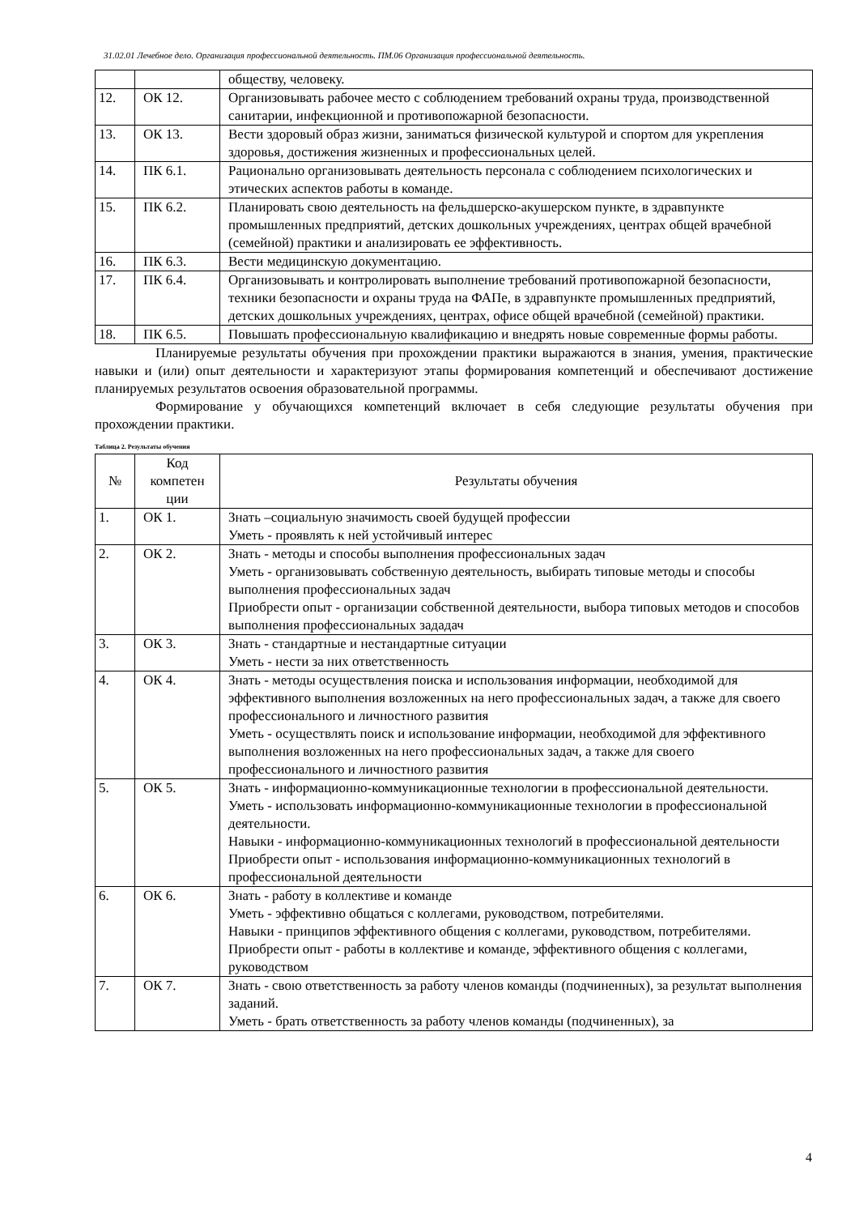31.02.01 Лечебное дело. Организация профессиональной деятельность. ПМ.06 Организация профессиональной деятельность.
| | | обществу, человеку. |
| 12. | ОК 12. | Организовывать рабочее место с соблюдением требований охраны труда, производственной санитарии, инфекционной и противопожарной безопасности. |
| 13. | ОК 13. | Вести здоровый образ жизни, заниматься физической культурой и спортом для укрепления здоровья, достижения жизненных и профессиональных целей. |
| 14. | ПК 6.1. | Рационально организовывать деятельность персонала с соблюдением психологических и этических аспектов работы в команде. |
| 15. | ПК 6.2. | Планировать свою деятельность на фельдшерско-акушерском пункте, в здравпункте промышленных предприятий, детских дошкольных учреждениях, центрах общей врачебной (семейной) практики и анализировать ее эффективность. |
| 16. | ПК 6.3. | Вести медицинскую документацию. |
| 17. | ПК 6.4. | Организовывать и контролировать выполнение требований противопожарной безопасности, техники безопасности и охраны труда на ФАПе, в здравпункте промышленных предприятий, детских дошкольных учреждениях, центрах, офисе общей врачебной (семейной) практики. |
| 18. | ПК 6.5. | Повышать профессиональную квалификацию и внедрять новые современные формы работы. |
Планируемые результаты обучения при прохождении практики выражаются в знания, умения, практические навыки и (или) опыт деятельности и характеризуют этапы формирования компетенций и обеспечивают достижение планируемых результатов освоения образовательной программы.
Формирование у обучающихся компетенций включает в себя следующие результаты обучения при прохождении практики.
Таблица 2. Результаты обучения
| № | Код компетен ции | Результаты обучения |
| --- | --- | --- |
| 1. | ОК 1. | Знать –социальную значимость своей будущей профессии Уметь - проявлять к ней устойчивый интерес |
| 2. | ОК 2. | Знать - методы и способы выполнения профессиональных задач Уметь - организовывать собственную деятельность, выбирать типовые методы и способы выполнения профессиональных задач Приобрести опыт - организации собственной деятельности, выбора типовых методов и способов выполнения профессиональных зададач |
| 3. | ОК 3. | Знать - стандартные и нестандартные ситуации Уметь - нести за них ответственность |
| 4. | ОК 4. | Знать - методы осуществления поиска и использования информации, необходимой для эффективного выполнения возложенных на него профессиональных задач, а также для своего профессионального и личностного развития Уметь - осуществлять поиск и использование информации, необходимой для эффективного выполнения возложенных на него профессиональных задач, а также для своего профессионального и личностного развития |
| 5. | ОК 5. | Знать - информационно-коммуникационные технологии в профессиональной деятельности. Уметь - использовать информационно-коммуникационные технологии в профессиональной деятельности. Навыки - информационно-коммуникационных технологий в профессиональной деятельности Приобрести опыт - использования информационно-коммуникационных технологий в профессиональной деятельности |
| 6. | ОК 6. | Знать - работу в коллективе и команде Уметь - эффективно общаться с коллегами, руководством, потребителями. Навыки - принципов эффективного общения с коллегами, руководством, потребителями. Приобрести опыт - работы в коллективе и команде, эффективного общения с коллегами, руководством |
| 7. | ОК 7. | Знать - свою ответственность за работу членов команды (подчиненных), за результат выполнения заданий. Уметь - брать ответственность за работу членов команды (подчиненных), за |
4